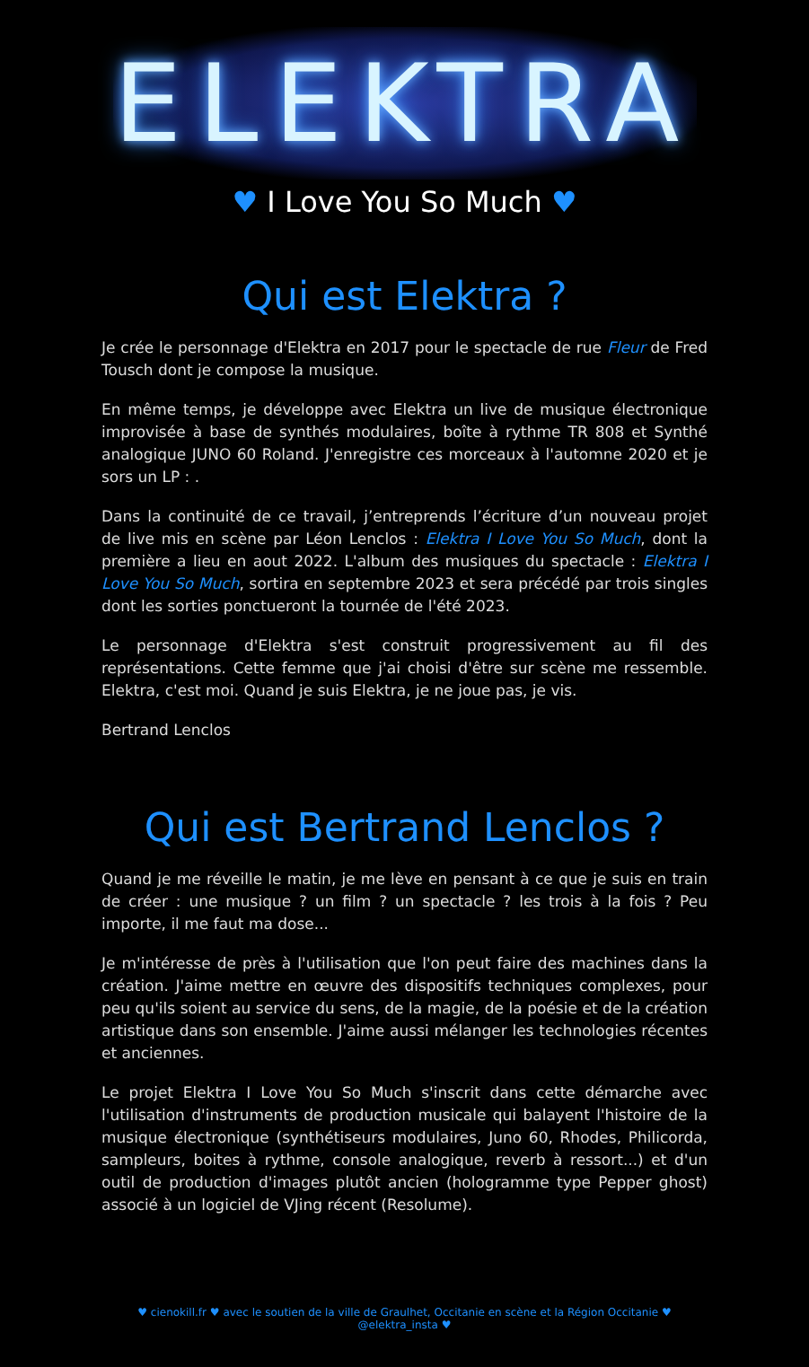ELEKTRA
♥ I Love You So Much ♥
Qui est Elektra ?
Je crée le personnage d'Elektra en 2017 pour le spectacle de rue Fleur de Fred Tousch dont je compose la musique.
En même temps, je développe avec Elektra un live de musique électronique improvisée à base de synthés modulaires, boîte à rythme TR 808 et Synthé analogique JUNO 60 Roland. J'enregistre ces morceaux à l'automne 2020 et je sors un LP : .
Dans la continuité de ce travail, j’entreprends l’écriture d’un nouveau projet de live mis en scène par Léon Lenclos : Elektra I Love You So Much, dont la première a lieu en aout 2022. L'album des musiques du spectacle : Elektra I Love You So Much, sortira en septembre 2023 et sera précédé par trois singles dont les sorties ponctueront la tournée de l'été 2023.
Le personnage d'Elektra s'est construit progressivement au fil des représentations. Cette femme que j'ai choisi d'être sur scène me ressemble. Elektra, c'est moi. Quand je suis Elektra, je ne joue pas, je vis.
Bertrand Lenclos
Qui est Bertrand Lenclos ?
Quand je me réveille le matin, je me lève en pensant à ce que je suis en train de créer : une musique ? un film ? un spectacle ? les trois à la fois ? Peu importe, il me faut ma dose...
Je m'intéresse de près à l'utilisation que l'on peut faire des machines dans la création. J'aime mettre en œuvre des dispositifs techniques complexes, pour peu qu'ils soient au service du sens, de la magie, de la poésie et de la création artistique dans son ensemble. J'aime aussi mélanger les technologies récentes et anciennes.
Le projet Elektra I Love You So Much s'inscrit dans cette démarche avec l'utilisation d'instruments de production musicale qui balayent l'histoire de la musique électronique (synthétiseurs modulaires, Juno 60, Rhodes, Philicorda, sampleurs, boites à rythme, console analogique, reverb à ressort...) et d'un outil de production d'images plutôt ancien (hologramme type Pepper ghost) associé à un logiciel de VJing récent (Resolume).
♥ cienokill.fr ♥ avec le soutien de la ville de Graulhet, Occitanie en scène et la Région Occitanie ♥ @elektra_insta ♥